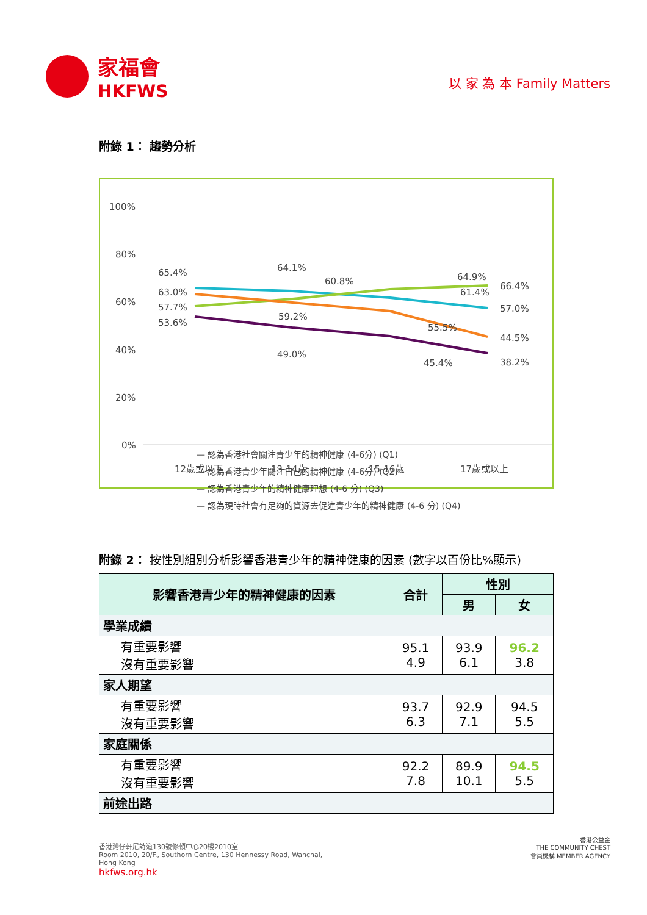家福會
HKFWS
以 家 為 本 Family Matters
附錄 1： 趨勢分析
100%
80%
60%
40%
20%
0%
65.4%
63.0%
57.7%
53.6%
64.1%
60.8%
59.2%
49.0%
64.9%
61.4%
55.5%
45.4%
66.4%
57.0%
44.5%
38.2%
12歲或以下
13-14歲
15-16歲
17歲或以上
— 認為香港社會關注青少年的精神健康 (4-6分) (Q1)
— 認為香港青少年關注自己的精神健康 (4-6分) (Q2)
— 認為香港青少年的精神健康理想 (4-6 分) (Q3)
— 認為現時社會有足夠的資源去促進青少年的精神健康 (4-6 分) (Q4)
附錄 2： 按性別組別分析影響香港青少年的精神健康的因素 (數字以百份比%顯示)
| 影響香港青少年的精神健康的因素 | 合計 | 性別 | |
| --- | --- | --- | --- |
| | | 男 | 女 |
| 學業成績 | | | |
| 有重要影響 沒有重要影響 | 95.1 4.9 | 93.9 6.1 | 96.2 3.8 |
| 家人期望 | | | |
| 有重要影響 沒有重要影響 | 93.7 6.3 | 92.9 7.1 | 94.5 5.5 |
| 家庭關係 | | | |
| 有重要影響 沒有重要影響 | 92.2 7.8 | 89.9 10.1 | 94.5 5.5 |
| 前途出路 | | | |
香港灣仔軒尼詩道130號修頓中心20樓2010室
Room 2010, 20/F., Southorn Centre, 130 Hennessy Road, Wanchai,
Hong Kong
hkfws.org.hk
香港公益金
THE COMMUNITY CHEST
會員機構 MEMBER AGENCY